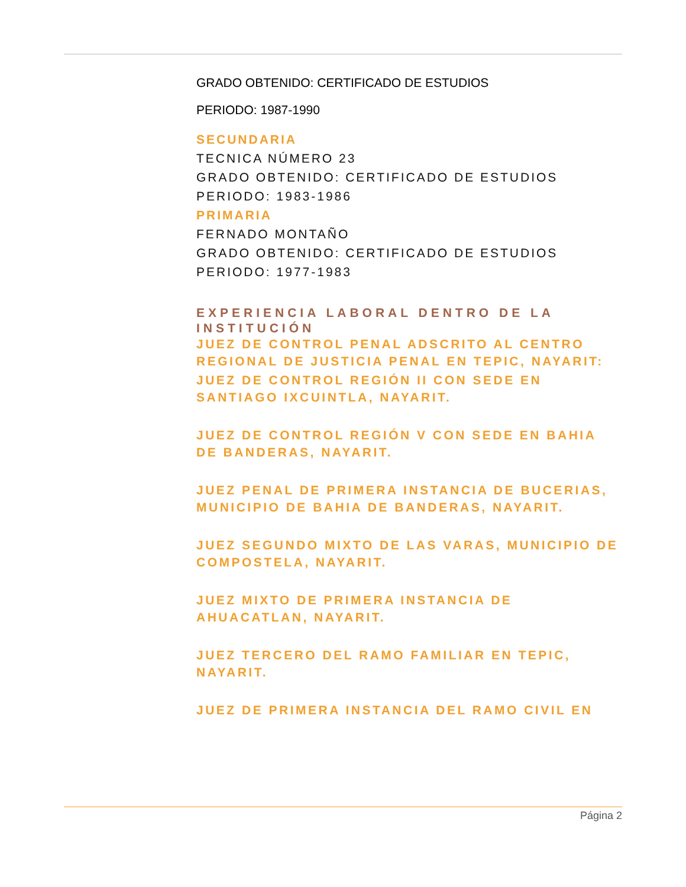GRADO OBTENIDO: CERTIFICADO DE ESTUDIOS
PERIODO: 1987-1990
SECUNDARIA
TECNICA NÚMERO 23
GRADO OBTENIDO: CERTIFICADO DE ESTUDIOS
PERIODO: 1983-1986
PRIMARIA
FERNADO MONTAÑO
GRADO OBTENIDO: CERTIFICADO DE ESTUDIOS
PERIODO: 1977-1983
EXPERIENCIA LABORAL DENTRO DE LA INSTITUCIÓN
JUEZ DE CONTROL PENAL ADSCRITO AL CENTRO REGIONAL DE JUSTICIA PENAL EN TEPIC, NAYARIT:
JUEZ DE CONTROL REGIÓN II CON SEDE EN SANTIAGO IXCUINTLA, NAYARIT.
JUEZ DE CONTROL REGIÓN V CON SEDE EN BAHIA DE BANDERAS, NAYARIT.
JUEZ PENAL DE PRIMERA INSTANCIA DE BUCERIAS, MUNICIPIO DE BAHIA DE BANDERAS, NAYARIT.
JUEZ SEGUNDO MIXTO DE LAS VARAS, MUNICIPIO DE COMPOSTELA, NAYARIT.
JUEZ MIXTO DE PRIMERA INSTANCIA DE AHUACATLAN, NAYARIT.
JUEZ TERCERO DEL RAMO FAMILIAR EN TEPIC, NAYARIT.
JUEZ DE PRIMERA INSTANCIA DEL RAMO CIVIL EN
Página 2